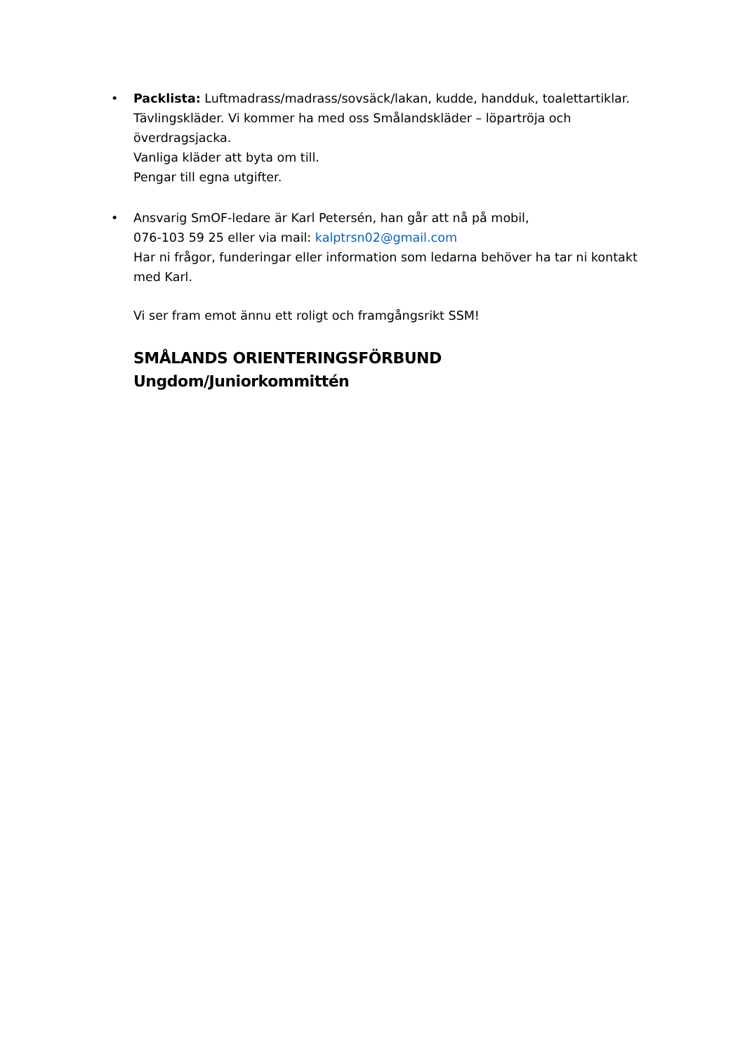•
Packlista: Luftmadrass/madrass/sovsäck/lakan, kudde, handduk, toalettartiklar. Tävlingskläder. Vi kommer ha med oss Smålandskläder – löpartröja och överdragsjacka.
Vanliga kläder att byta om till.
Pengar till egna utgifter.
•
Ansvarig SmOF-ledare är Karl Petersén, han går att nå på mobil,
076-103 59 25 eller via mail: kalptrsn02@gmail.com
Har ni frågor, funderingar eller information som ledarna behöver ha tar ni kontakt med Karl.
Vi ser fram emot ännu ett roligt och framgångsrikt SSM!
SMÅLANDS ORIENTERINGSFÖRBUND
Ungdom/Juniorkommittén